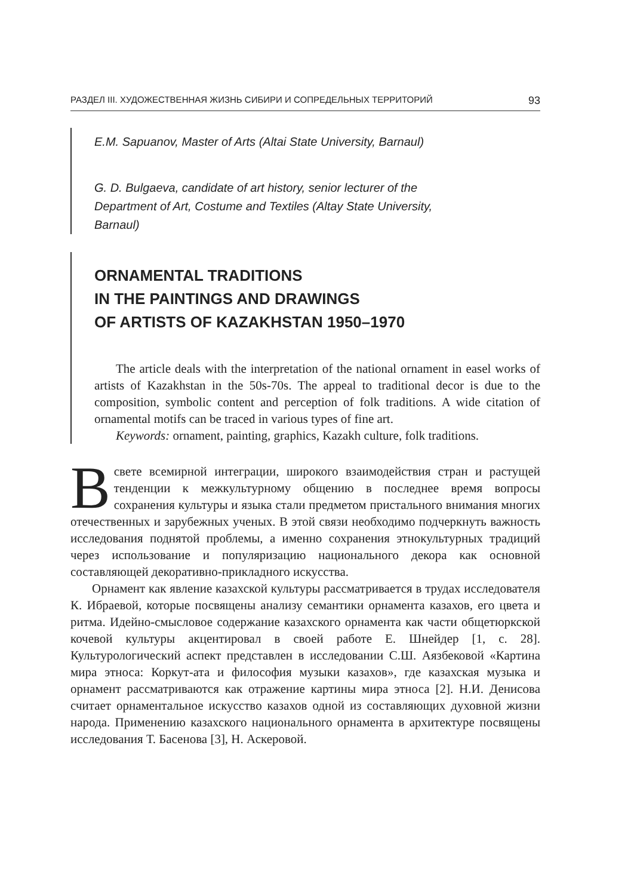РАЗДЕЛ III. ХУДОЖЕСТВЕННАЯ ЖИЗНЬ СИБИРИ И СОПРЕДЕЛЬНЫХ ТЕРРИТОРИЙ 93
E.M. Sapuanov, Master of Arts (Altai State University, Barnaul)
G. D. Bulgaeva, candidate of art history, senior lecturer of the
Department of Art, Costume and Textiles (Altay State University,
Barnaul)
ORNAMENTAL TRADITIONS
IN THE PAINTINGS AND DRAWINGS
OF ARTISTS OF KAZAKHSTAN 1950–1970
The article deals with the interpretation of the national ornament in easel works of artists of Kazakhstan in the 50s-70s. The appeal to traditional decor is due to the composition, symbolic content and perception of folk traditions. A wide citation of ornamental motifs can be traced in various types of fine art.
Keywords: ornament, painting, graphics, Kazakh culture, folk traditions.
Всвете всемирной интеграции, широкого взаимодействия стран и растущей тенденции к межкультурному общению в последнее время вопросы сохранения культуры и языка стали предметом пристального внимания многих отечественных и зарубежных ученых. В этой связи необходимо подчеркнуть важность исследования поднятой проблемы, а именно сохранения этнокультурных традиций через использование и популяризацию национального декора как основной составляющей декоративно-прикладного искусства.
Орнамент как явление казахской культуры рассматривается в трудах исследователя К. Ибраевой, которые посвящены анализу семантики орнамента казахов, его цвета и ритма. Идейно-смысловое содержание казахского орнамента как части общетюркской кочевой культуры акцентировал в своей работе Е. Шнейдер [1, с. 28]. Культурологический аспект представлен в исследовании С.Ш. Аязбековой «Картина мира этноса: Коркут-ата и философия музыки казахов», где казахская музыка и орнамент рассматриваются как отражение картины мира этноса [2]. Н.И. Денисова считает орнаментальное искусство казахов одной из составляющих духовной жизни народа. Применению казахского национального орнамента в архитектуре посвящены исследования Т. Басенова [3], Н. Аскеровой.